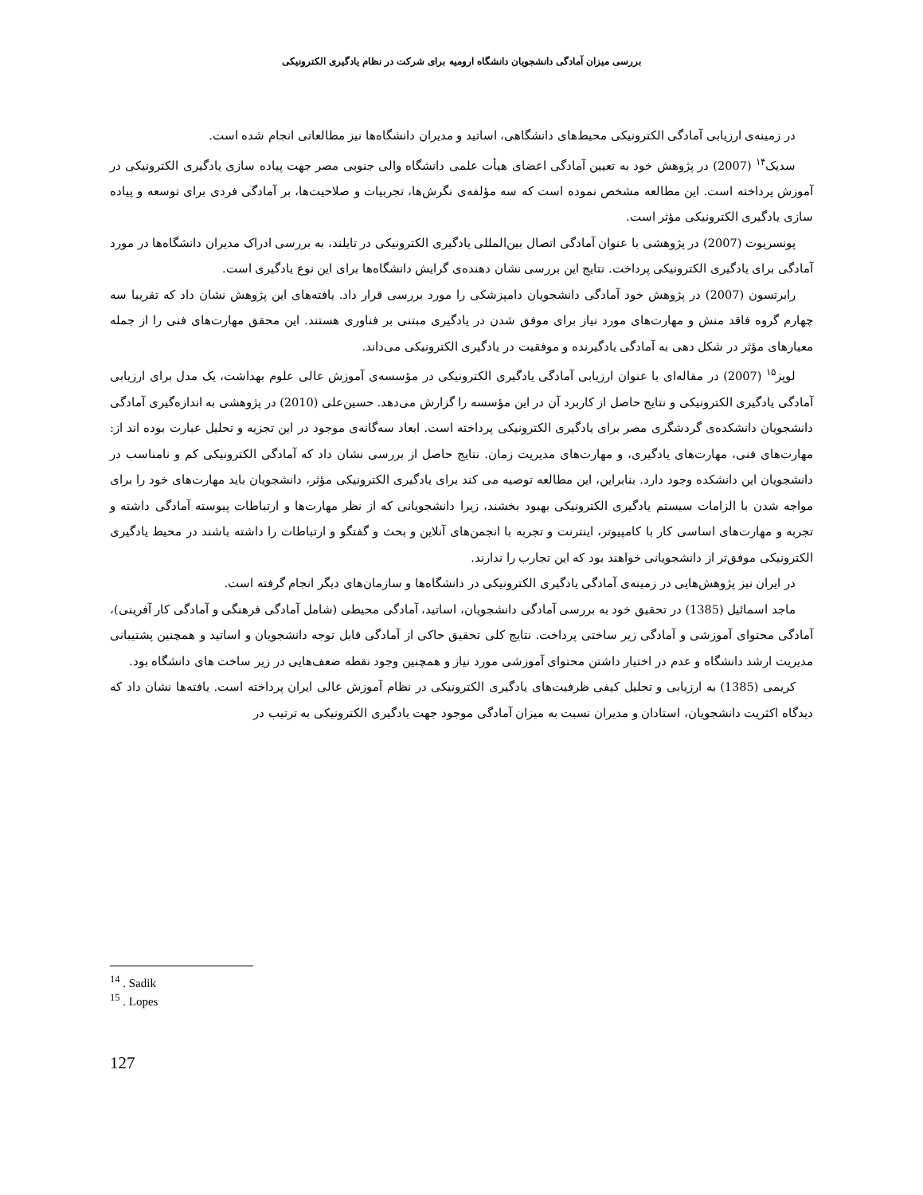بررسی میزان آمادگی دانشجویان دانشگاه ارومیه برای شرکت در نظام یادگیری الکترونیکی
در زمینه‌ی ارزیابی آمادگی الکترونیکی محیط‌های دانشگاهی، اساتید و مدیران دانشگاه‌ها نیز مطالعاتی انجام شده است.
سدیک<sup>۱۴</sup> (2007) در پژوهش خود به تعیین آمادگی اعضای هیأت علمی دانشگاه والی جنوبی مصر جهت پیاده سازی یادگیری الکترونیکی در آموزش پرداخته است. این مطالعه مشخص نموده است که سه مؤلفه‌ی نگرش‌ها، تجربیات و صلاحیت‌ها، بر آمادگی فردی برای توسعه و پیاده سازی یادگیری الکترونیکی مؤثر است.
پونسریوت (2007) در پژوهشی با عنوان آمادگی اتصال بین‌المللی یادگیری الکترونیکی در تایلند، به بررسی ادراک مدیران دانشگاه‌ها در مورد آمادگی برای یادگیری الکترونیکی پرداخت. نتایج این بررسی نشان دهنده‌ی گرایش دانشگاه‌ها برای این نوع یادگیری است.
رابرتسون (2007) در پژوهش خود آمادگی دانشجویان دامپزشکی را مورد بررسی قرار داد. یافته‌های این پژوهش نشان داد که تقریبا سه چهارم گروه فاقد منش و مهارت‌های مورد نیاز برای موفق شدن در یادگیری مبتنی بر فناوری هستند. این محقق مهارت‌های فنی را از جمله معیارهای مؤثر در شکل دهی به آمادگی یادگیرنده و موفقیت در یادگیری الکترونیکی می‌داند.
لوپز<sup>۱۵</sup> (2007) در مقاله‌ای با عنوان ارزیابی آمادگی یادگیری الکترونیکی در مؤسسه‌ی آموزش عالی علوم بهداشت، یک مدل برای ارزیابی آمادگی یادگیری الکترونیکی و نتایج حاصل از کاربرد آن در این مؤسسه را گزارش می‌دهد. حسین‌علی (2010) در پژوهشی به اندازه‌گیری آمادگی دانشجویان دانشکده‌ی گردشگری مصر برای یادگیری الکترونیکی پرداخته است. ابعاد سه‌گانه‌ی موجود در این تجزیه و تحلیل عبارت بوده اند از: مهارت‌های فنی، مهارت‌های یادگیری، و مهارت‌های مدیریت زمان. نتایج حاصل از بررسی نشان داد که آمادگی الکترونیکی کم و نامناسب در دانشجویان این دانشکده وجود دارد. بنابراین، این مطالعه توصیه می کند برای یادگیری الکترونیکی مؤثر، دانشجویان باید مهارت‌های خود را برای مواجه شدن با الزامات سیستم یادگیری الکترونیکی بهبود بخشند، زیرا دانشجویانی که از نظر مهارت‌ها و ارتباطات پیوسته آمادگی داشته و تجربه و مهارت‌های اساسی کار با کامپیوتر، اینترنت و تجربه با انجمن‌های آنلاین و بحث و گفتگو و ارتباطات را داشته باشند در محیط یادگیری الکترونیکی موفق‌تر از دانشجویانی خواهند بود که این تجارب را ندارند.
در ایران نیز پژوهش‌هایی در زمینه‌ی آمادگی یادگیری الکترونیکی در دانشگاه‌ها و سازمان‌های دیگر انجام گرفته است.
ماجد اسمائیل (1385) در تحقیق خود به بررسی آمادگی دانشجویان، اساتید، آمادگی محیطی (شامل آمادگی فرهنگی و آمادگی کار آفرینی)، آمادگی محتوای آموزشی و آمادگی زیر ساختی پرداخت. نتایج کلی تحقیق حاکی از آمادگی قابل توجه دانشجویان و اساتید و همچنین پشتیبانی مدیریت ارشد دانشگاه و عدم در اختیار داشتن محتوای آموزشی مورد نیاز و همچنین وجود نقطه ضعف‌هایی در زیر ساخت های دانشگاه بود.
کریمی (1385) به ارزیابی و تحلیل کیفی ظرفیت‌های یادگیری الکترونیکی در نظام آموزش عالی ایران پرداخته است. یافته‌ها نشان داد که دیدگاه اکثریت دانشجویان، استادان و مدیران نسبت به میزان آمادگی موجود جهت یادگیری الکترونیکی به ترتیب در
<sup>14</sup> . Sadik
<sup>15</sup> . Lopes
127